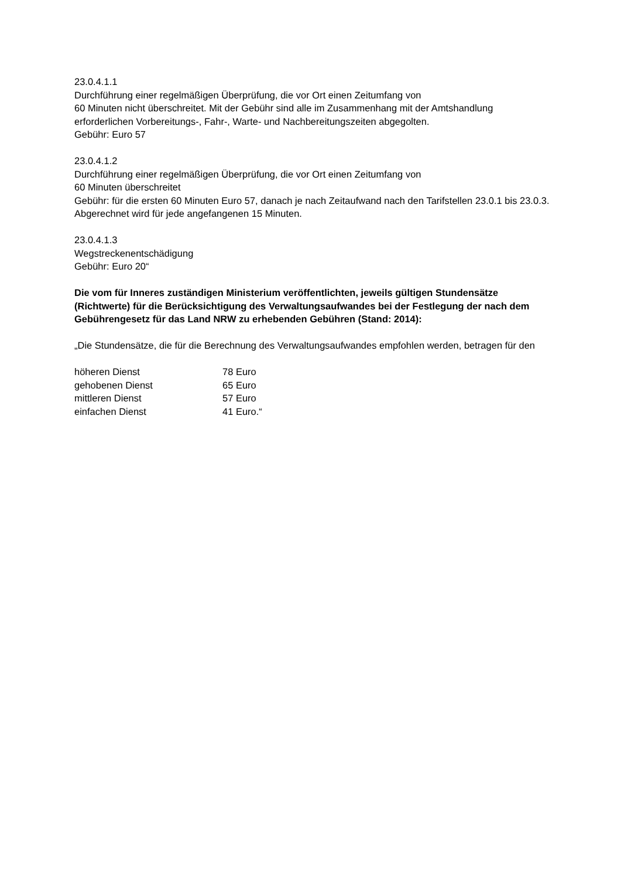23.0.4.1.1
Durchführung einer regelmäßigen Überprüfung, die vor Ort einen Zeitumfang von
60 Minuten nicht überschreitet. Mit der Gebühr sind alle im Zusammenhang mit der Amtshandlung erforderlichen Vorbereitungs-, Fahr-, Warte- und Nachbereitungszeiten abgegolten.
Gebühr: Euro 57
23.0.4.1.2
Durchführung einer regelmäßigen Überprüfung, die vor Ort einen Zeitumfang von
60 Minuten überschreitet
Gebühr: für die ersten 60 Minuten Euro 57, danach je nach Zeitaufwand nach den Tarifstellen 23.0.1 bis 23.0.3. Abgerechnet wird für jede angefangenen 15 Minuten.
23.0.4.1.3
Wegstreckenentschädigung
Gebühr: Euro 20“
Die vom für Inneres zuständigen Ministerium veröffentlichten, jeweils gültigen Stundensätze (Richtwerte) für die Berücksichtigung des Verwaltungsaufwandes bei der Festlegung der nach dem Gebührengesetz für das Land NRW zu erhebenden Gebühren (Stand: 2014):
„Die Stundensätze, die für die Berechnung des Verwaltungsaufwandes empfohlen werden, betragen für den
| höheren Dienst | 78 Euro |
| gehobenen Dienst | 65 Euro |
| mittleren Dienst | 57 Euro |
| einfachen Dienst | 41 Euro.“ |